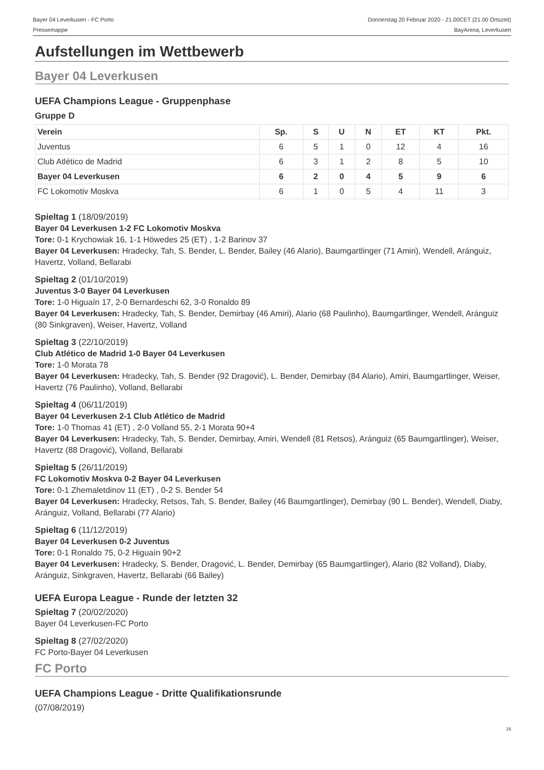Bayer 04 Leverkusen - FC Porto
Pressemappe
Donnerstag 20 Februar 2020 - 21.00CET (21.00 Ortszeit)
BayArena, Leverkusen
Aufstellungen im Wettbewerb
Bayer 04 Leverkusen
UEFA Champions League - Gruppenphase
Gruppe D
| Verein | Sp. | S | U | N | ET | KT | Pkt. |
| --- | --- | --- | --- | --- | --- | --- | --- |
| Juventus | 6 | 5 | 1 | 0 | 12 | 4 | 16 |
| Club Atlético de Madrid | 6 | 3 | 1 | 2 | 8 | 5 | 10 |
| Bayer 04 Leverkusen | 6 | 2 | 0 | 4 | 5 | 9 | 6 |
| FC Lokomotiv Moskva | 6 | 1 | 0 | 5 | 4 | 11 | 3 |
Spieltag 1 (18/09/2019)
Bayer 04 Leverkusen 1-2 FC Lokomotiv Moskva
Tore: 0-1 Krychowiak 16, 1-1 Höwedes 25 (ET) , 1-2 Barinov 37
Bayer 04 Leverkusen: Hradecky, Tah, S. Bender, L. Bender, Bailey (46 Alario), Baumgartlinger (71 Amiri), Wendell, Aránguiz, Havertz, Volland, Bellarabi
Spieltag 2 (01/10/2019)
Juventus 3-0 Bayer 04 Leverkusen
Tore: 1-0 Higuaín 17, 2-0 Bernardeschi 62, 3-0 Ronaldo 89
Bayer 04 Leverkusen: Hradecky, Tah, S. Bender, Demirbay (46 Amiri), Alario (68 Paulinho), Baumgartlinger, Wendell, Aránguiz (80 Sinkgraven), Weiser, Havertz, Volland
Spieltag 3 (22/10/2019)
Club Atlético de Madrid 1-0 Bayer 04 Leverkusen
Tore: 1-0 Morata 78
Bayer 04 Leverkusen: Hradecky, Tah, S. Bender (92 Dragović), L. Bender, Demirbay (84 Alario), Amiri, Baumgartlinger, Weiser, Havertz (76 Paulinho), Volland, Bellarabi
Spieltag 4 (06/11/2019)
Bayer 04 Leverkusen 2-1 Club Atlético de Madrid
Tore: 1-0 Thomas 41 (ET) , 2-0 Volland 55, 2-1 Morata 90+4
Bayer 04 Leverkusen: Hradecky, Tah, S. Bender, Demirbay, Amiri, Wendell (81 Retsos), Aránguiz (65 Baumgartlinger), Weiser, Havertz (88 Dragović), Volland, Bellarabi
Spieltag 5 (26/11/2019)
FC Lokomotiv Moskva 0-2 Bayer 04 Leverkusen
Tore: 0-1 Zhemaletdinov 11 (ET) , 0-2 S. Bender 54
Bayer 04 Leverkusen: Hradecky, Retsos, Tah, S. Bender, Bailey (46 Baumgartlinger), Demirbay (90 L. Bender), Wendell, Diaby, Aránguiz, Volland, Bellarabi (77 Alario)
Spieltag 6 (11/12/2019)
Bayer 04 Leverkusen 0-2 Juventus
Tore: 0-1 Ronaldo 75, 0-2 Higuaín 90+2
Bayer 04 Leverkusen: Hradecky, S. Bender, Dragović, L. Bender, Demirbay (65 Baumgartlinger), Alario (82 Volland), Diaby, Aránguiz, Sinkgraven, Havertz, Bellarabi (66 Bailey)
UEFA Europa League - Runde der letzten 32
Spieltag 7 (20/02/2020)
Bayer 04 Leverkusen-FC Porto
Spieltag 8 (27/02/2020)
FC Porto-Bayer 04 Leverkusen
FC Porto
UEFA Champions League - Dritte Qualifikationsrunde
(07/08/2019)
16